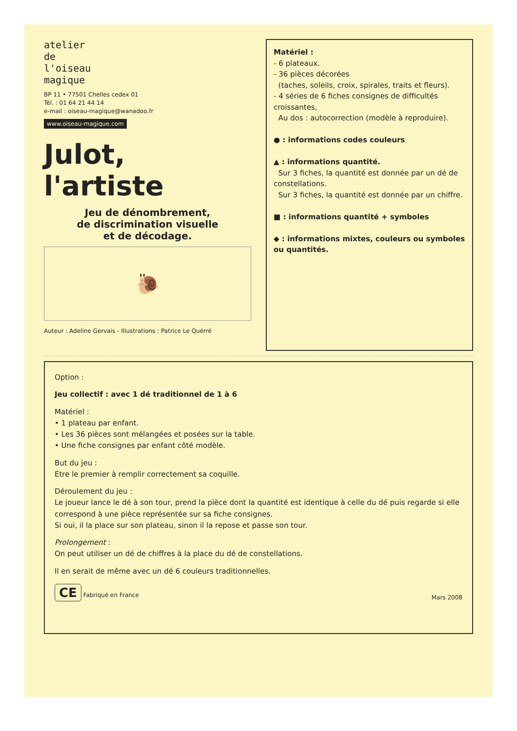atelier
de
l'oiseau
magique
BP 11 • 77501 Chelles cedex 01
Tél. : 01 64 21 44 14
e-mail : oiseau-magique@wanadoo.fr
www.oiseau-magique.com
Julot, l'artiste
Jeu de dénombrement,
de discrimination visuelle
et de décodage.
🐌
Auteur : Adeline Gervais - Illustrations : Patrice Le Quérré
Matériel :
- 6 plateaux.
- 36 pièces décorées
(taches, soleils, croix, spirales, traits et fleurs).
- 4 séries de 6 fiches consignes de difficultés croissantes,
Au dos : autocorrection (modèle à reproduire).
● : informations codes couleurs
▲ : informations quantité.
Sur 3 fiches, la quantité est donnée par un dé de constellations.
Sur 3 fiches, la quantité est donnée par un chiffre.
■ : informations quantité + symboles
◆ : informations mixtes, couleurs ou symboles ou quantités.
Option :
Jeu collectif : avec 1 dé traditionnel de 1 à 6
Matériel :
• 1 plateau par enfant.
• Les 36 pièces sont mélangées et posées sur la table.
• Une fiche consignes par enfant côté modèle.
But du jeu :
Etre le premier à remplir correctement sa coquille.
Déroulement du jeu :
Le joueur lance le dé à son tour, prend la pièce dont la quantité est identique à celle du dé puis regarde si elle correspond à une pièce représentée sur sa fiche consignes.
Si oui, il la place sur son plateau, sinon il la repose et passe son tour.
Prolongement :
On peut utiliser un dé de chiffres à la place du dé de constellations.
Il en serait de même avec un dé 6 couleurs traditionnelles.
CE Fabriqué en France
Mars 2008